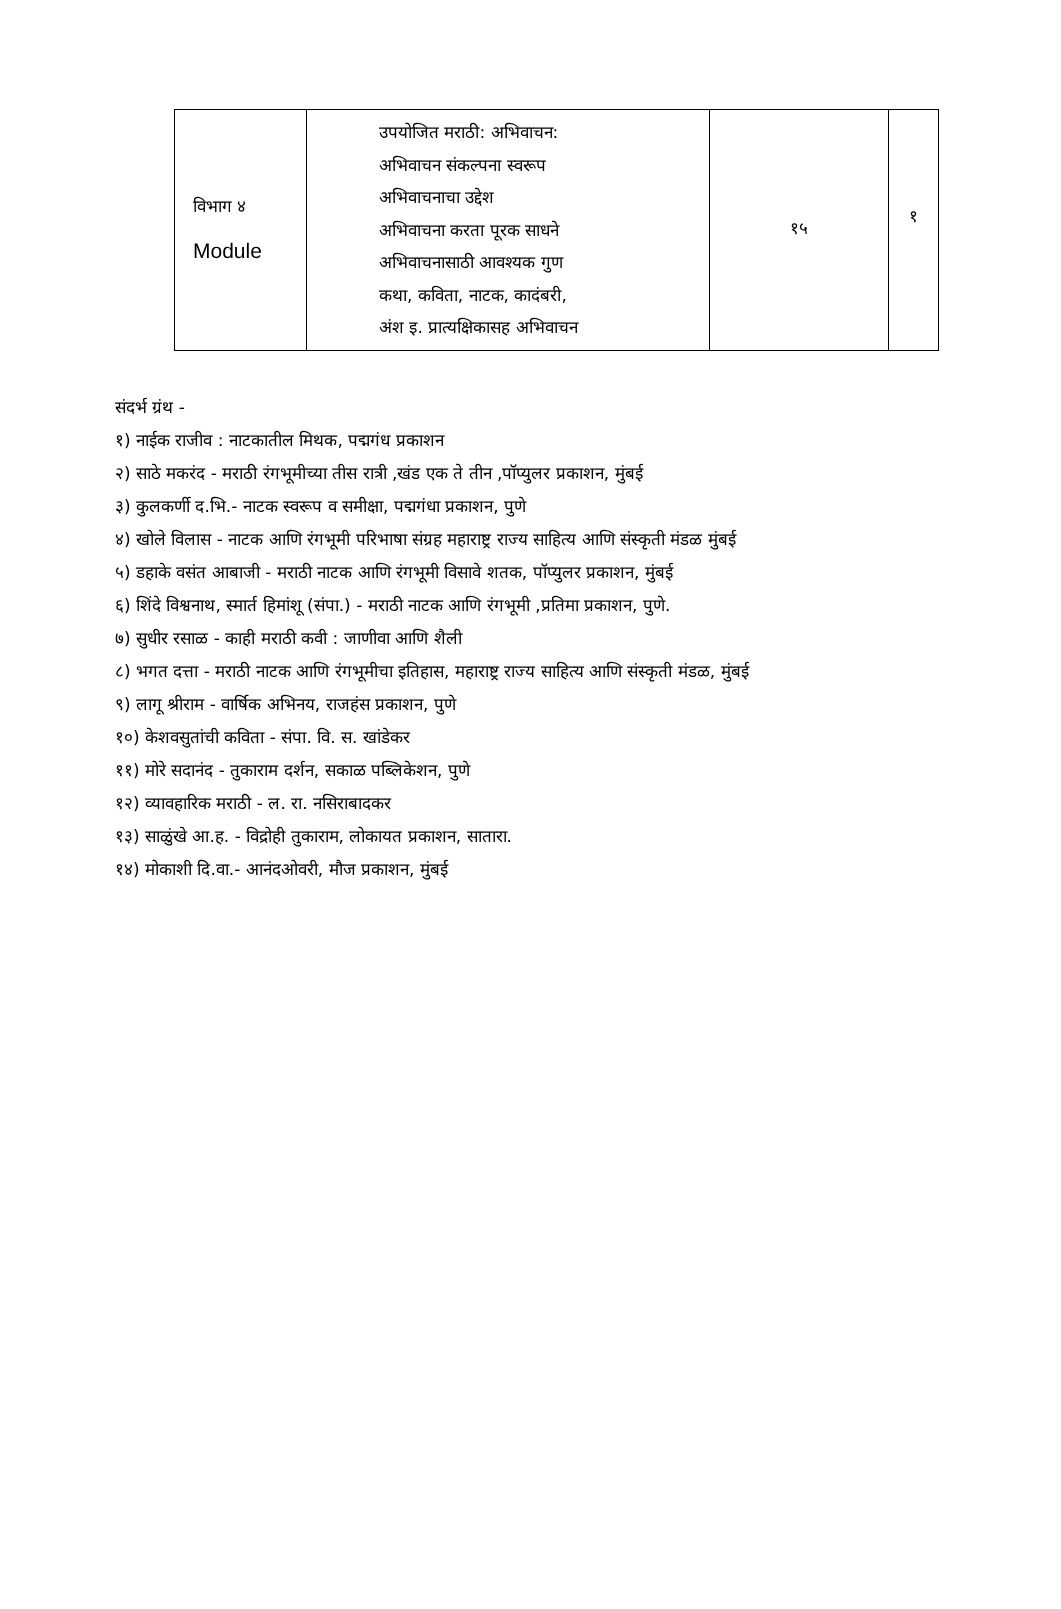| विभाग ४ Module | उपयोजित मराठी: अभिवाचन: अभिवाचन संकल्पना स्वरूप अभिवाचनाचा उद्देश अभिवाचना करता पूरक साधने अभिवाचनासाठी आवश्यक गुण कथा, कविता, नाटक, कादंबरी, अंश इ. प्रात्यक्षिकासह अभिवाचन | १५ | १ |
संदर्भ ग्रंथ -
१) नाईक राजीव : नाटकातील मिथक, पद्मगंध प्रकाशन
२) साठे मकरंद - मराठी रंगभूमीच्या तीस रात्री ,खंड एक ते तीन ,पॉप्युलर प्रकाशन, मुंबई
३) कुलकर्णी द.भि.- नाटक स्वरूप व समीक्षा, पद्मगंधा प्रकाशन, पुणे
४) खोले विलास - नाटक आणि रंगभूमी परिभाषा संग्रह महाराष्ट्र राज्य साहित्य आणि संस्कृती मंडळ मुंबई
५) डहाके वसंत आबाजी - मराठी नाटक आणि रंगभूमी विसावे शतक, पॉप्युलर प्रकाशन, मुंबई
६) शिंदे विश्वनाथ, स्मार्त हिमांशू (संपा.) - मराठी नाटक आणि रंगभूमी ,प्रतिमा प्रकाशन, पुणे.
७) सुधीर रसाळ - काही मराठी कवी : जाणीवा आणि शैली
८) भगत दत्ता - मराठी नाटक आणि रंगभूमीचा इतिहास, महाराष्ट्र राज्य साहित्य आणि संस्कृती मंडळ, मुंबई
९) लागू श्रीराम - वार्षिक अभिनय, राजहंस प्रकाशन, पुणे
१०) केशवसुतांची कविता - संपा. वि. स. खांडेकर
११) मोरे सदानंद - तुकाराम दर्शन, सकाळ पब्लिकेशन, पुणे
१२) व्यावहारिक मराठी - ल. रा. नसिराबादकर
१३) साळुंखे आ.ह. - विद्रोही तुकाराम, लोकायत प्रकाशन, सातारा.
१४) मोकाशी दि.वा.- आनंदओवरी, मौज प्रकाशन, मुंबई